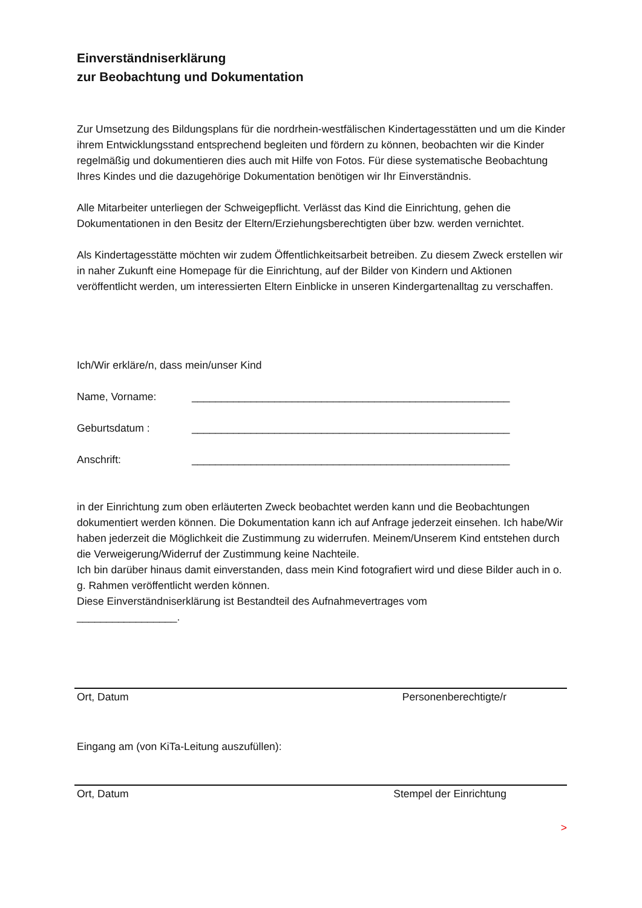Einverständniserklärung
zur Beobachtung und Dokumentation
Zur Umsetzung des Bildungsplans für die nordrhein-westfälischen Kindertagesstätten und um die Kinder ihrem Entwicklungsstand entsprechend begleiten und fördern zu können, beobachten wir die Kinder regelmäßig und dokumentieren dies auch mit Hilfe von Fotos. Für diese systematische Beobachtung Ihres Kindes und die dazugehörige Dokumentation benötigen wir Ihr Einverständnis.
Alle Mitarbeiter unterliegen der Schweigepflicht. Verlässt das Kind die Einrichtung, gehen die Dokumentationen in den Besitz der Eltern/Erziehungsberechtigten über bzw. werden vernichtet.
Als Kindertagesstätte möchten wir zudem Öffentlichkeitsarbeit betreiben. Zu diesem Zweck erstellen wir in naher Zukunft eine Homepage für die Einrichtung, auf der Bilder von Kindern und Aktionen veröffentlicht werden, um interessierten Eltern Einblicke in unseren Kindergartenalltag zu verschaffen.
Ich/Wir erkläre/n, dass mein/unser Kind
Name, Vorname: ______________________________________________________
Geburtsdatum : ______________________________________________________
Anschrift: ______________________________________________________
in der Einrichtung zum oben erläuterten Zweck beobachtet werden kann und die Beobachtungen dokumentiert werden können. Die Dokumentation kann ich auf Anfrage jederzeit einsehen. Ich habe/Wir haben jederzeit die Möglichkeit die Zustimmung zu widerrufen. Meinem/Unserem Kind entstehen durch die Verweigerung/Widerruf der Zustimmung keine Nachteile.
Ich bin darüber hinaus damit einverstanden, dass mein Kind fotografiert wird und diese Bilder auch in o. g. Rahmen veröffentlicht werden können.
Diese Einverständniserklärung ist Bestandteil des Aufnahmevertrages vom
_________________.
Ort, Datum Personenberechtigte/r
Eingang am (von KiTa-Leitung auszufüllen):
Ort, Datum Stempel der Einrichtung
>